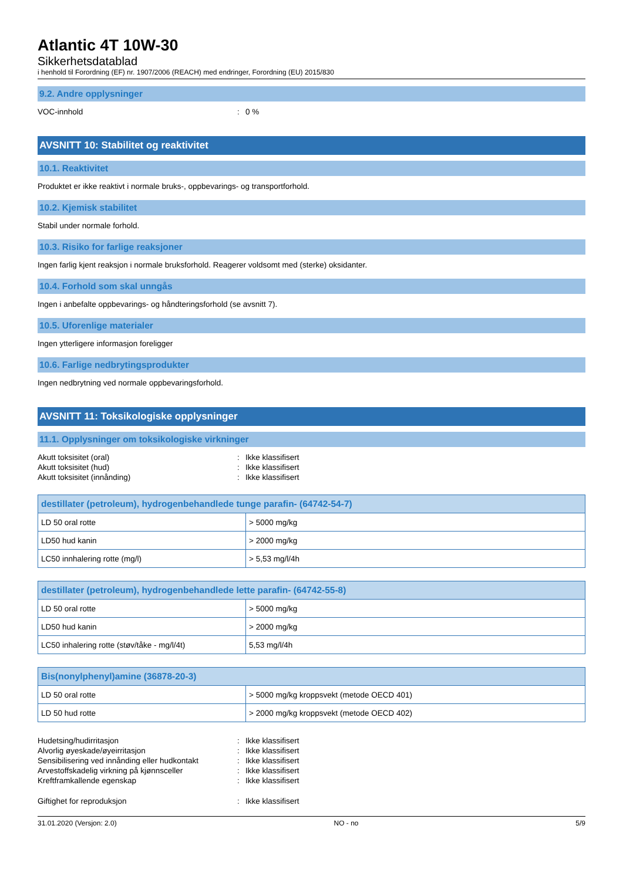Atlantic 4T 10W-30
Sikkerhetsdatablad
i henhold til Forordning (EF) nr. 1907/2006 (REACH) med endringer, Forordning (EU) 2015/830
9.2. Andre opplysninger
VOC-innhold: 0 %
AVSNITT 10: Stabilitet og reaktivitet
10.1. Reaktivitet
Produktet er ikke reaktivt i normale bruks-, oppbevarings- og transportforhold.
10.2. Kjemisk stabilitet
Stabil under normale forhold.
10.3. Risiko for farlige reaksjoner
Ingen farlig kjent reaksjon i normale bruksforhold. Reagerer voldsomt med (sterke) oksidanter.
10.4. Forhold som skal unngås
Ingen i anbefalte oppbevarings- og håndteringsforhold (se avsnitt 7).
10.5. Uforenlige materialer
Ingen ytterligere informasjon foreligger
10.6. Farlige nedbrytingsprodukter
Ingen nedbrytning ved normale oppbevaringsforhold.
AVSNITT 11: Toksikologiske opplysninger
11.1. Opplysninger om toksikologiske virkninger
Akutt toksisitet (oral): Ikke klassifisert
Akutt toksisitet (hud): Ikke klassifisert
Akutt toksisitet (innånding): Ikke klassifisert
| destillater (petroleum), hydrogenbehandlede tunge parafin- (64742-54-7) | |
| --- | --- |
| LD 50 oral rotte | > 5000 mg/kg |
| LD50 hud kanin | > 2000 mg/kg |
| LC50 innhalering rotte (mg/l) | > 5,53 mg/l/4h |
| destillater (petroleum), hydrogenbehandlede lette parafin- (64742-55-8) | |
| --- | --- |
| LD 50 oral rotte | > 5000 mg/kg |
| LD50 hud kanin | > 2000 mg/kg |
| LC50 inhalering rotte (støv/tåke - mg/l/4t) | 5,53 mg/l/4h |
| Bis(nonylphenyl)amine (36878-20-3) | |
| --- | --- |
| LD 50 oral rotte | > 5000 mg/kg kroppsvekt (metode OECD 401) |
| LD 50 hud rotte | > 2000 mg/kg kroppsvekt (metode OECD 402) |
Hudetsing/hudirritasjon: Ikke klassifisert
Alvorlig øyeskade/øyeirritasjon: Ikke klassifisert
Sensibilisering ved innånding eller hudkontakt: Ikke klassifisert
Arvestoffskadelig virkning på kjønnsceller: Ikke klassifisert
Kreftframkallende egenskap: Ikke klassifisert
Giftighet for reproduksjon: Ikke klassifisert
31.01.2020 (Versjon: 2.0) NO - no 5/9